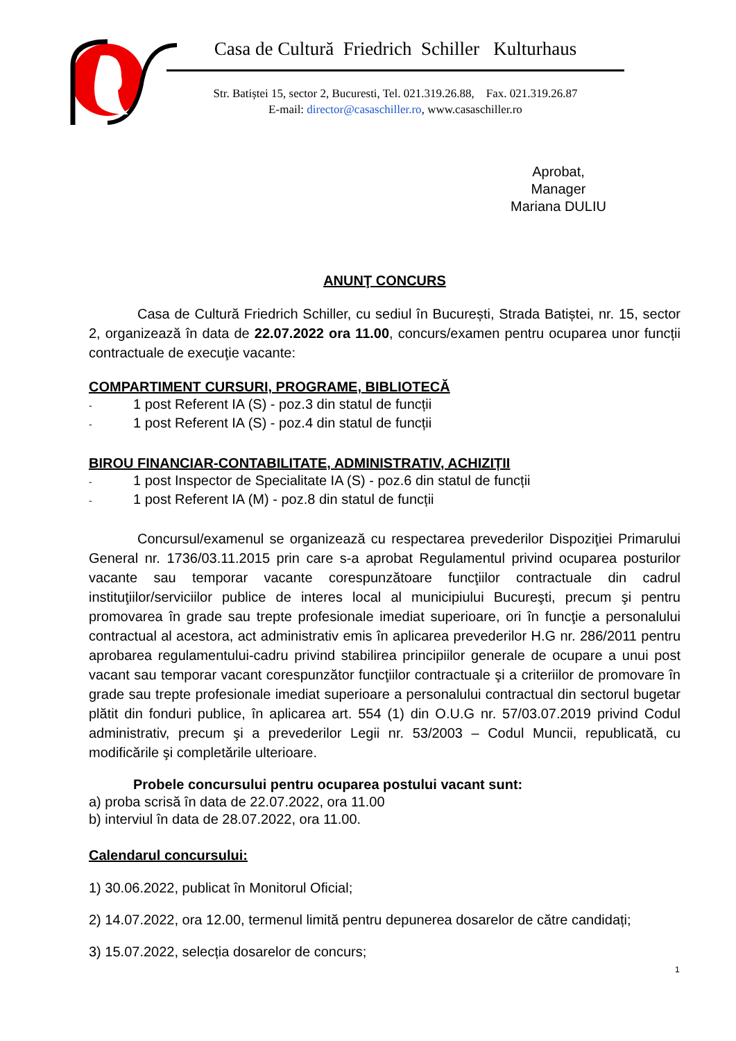Casa de Cultură Friedrich Schiller Kulturhaus
Str. Batiștei 15, sector 2, Bucuresti, Tel. 021.319.26.88, Fax. 021.319.26.87
E-mail: director@casaschiller.ro, www.casaschiller.ro
Aprobat,
Manager
Mariana DULIU
ANUNŢ CONCURS
Casa de Cultură Friedrich Schiller, cu sediul în București, Strada Batiștei, nr. 15, sector 2, organizează în data de 22.07.2022 ora 11.00, concurs/examen pentru ocuparea unor funcții contractuale de execuţie vacante:
COMPARTIMENT CURSURI, PROGRAME, BIBLIOTECĂ
- 1 post Referent IA (S) - poz.3 din statul de funcții
- 1 post Referent IA (S) - poz.4 din statul de funcții
BIROU FINANCIAR-CONTABILITATE, ADMINISTRATIV, ACHIZIȚII
- 1 post Inspector de Specialitate IA (S) - poz.6 din statul de funcții
- 1 post Referent IA (M) - poz.8 din statul de funcții
Concursul/examenul se organizează cu respectarea prevederilor Dispoziţiei Primarului General nr. 1736/03.11.2015 prin care s-a aprobat Regulamentul privind ocuparea posturilor vacante sau temporar vacante corespunzătoare funcţiilor contractuale din cadrul instituţiilor/serviciilor publice de interes local al municipiului Bucureşti, precum şi pentru promovarea în grade sau trepte profesionale imediat superioare, ori în funcţie a personalului contractual al acestora, act administrativ emis în aplicarea prevederilor H.G nr. 286/2011 pentru aprobarea regulamentului-cadru privind stabilirea principiilor generale de ocupare a unui post vacant sau temporar vacant corespunzător funcţiilor contractuale şi a criteriilor de promovare în grade sau trepte profesionale imediat superioare a personalului contractual din sectorul bugetar plătit din fonduri publice, în aplicarea art. 554 (1) din O.U.G nr. 57/03.07.2019 privind Codul administrativ, precum şi a prevederilor Legii nr. 53/2003 – Codul Muncii, republicată, cu modificările şi completările ulterioare.
Probele concursului pentru ocuparea postului vacant sunt:
a) proba scrisă în data de 22.07.2022, ora 11.00
b) interviul în data de 28.07.2022, ora 11.00.
Calendarul concursului:
1) 30.06.2022, publicat în Monitorul Oficial;
2) 14.07.2022, ora 12.00, termenul limită pentru depunerea dosarelor de către candidați;
3) 15.07.2022, selecția dosarelor de concurs;
1